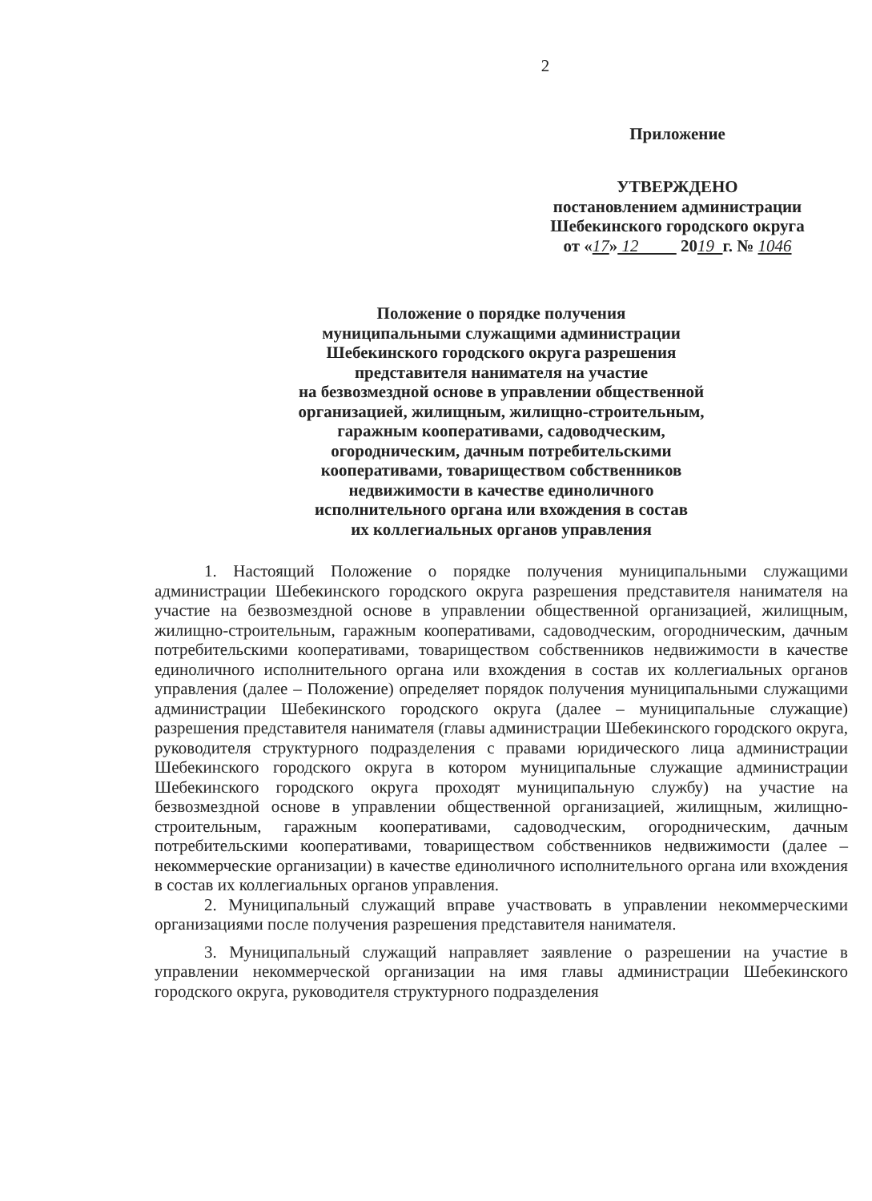2
Приложение
УТВЕРЖДЕНО
постановлением администрации
Шебекинского городского округа
от «17» 12 2019 г. № 1046
Положение о порядке получения
муниципальными служащими администрации
Шебекинского городского округа разрешения
представителя нанимателя на участие
на безвозмездной основе в управлении общественной
организацией, жилищным, жилищно-строительным,
гаражным кооперативами, садоводческим,
огородническим, дачным потребительскими
кооперативами, товариществом собственников
недвижимости в качестве единоличного
исполнительного органа или вхождения в состав
их коллегиальных органов управления
1. Настоящий Положение о порядке получения муниципальными служащими администрации Шебекинского городского округа разрешения представителя нанимателя на участие на безвозмездной основе в управлении общественной организацией, жилищным, жилищно-строительным, гаражным кооперативами, садоводческим, огородническим, дачным потребительскими кооперативами, товариществом собственников недвижимости в качестве единоличного исполнительного органа или вхождения в состав их коллегиальных органов управления (далее – Положение) определяет порядок получения муниципальными служащими администрации Шебекинского городского округа (далее – муниципальные служащие) разрешения представителя нанимателя (главы администрации Шебекинского городского округа, руководителя структурного подразделения с правами юридического лица администрации Шебекинского городского округа в котором муниципальные служащие администрации Шебекинского городского округа проходят муниципальную службу) на участие на безвозмездной основе в управлении общественной организацией, жилищным, жилищно-строительным, гаражным кооперативами, садоводческим, огородническим, дачным потребительскими кооперативами, товариществом собственников недвижимости (далее – некоммерческие организации) в качестве единоличного исполнительного органа или вхождения в состав их коллегиальных органов управления.
2. Муниципальный служащий вправе участвовать в управлении некоммерческими организациями после получения разрешения представителя нанимателя.
3. Муниципальный служащий направляет заявление о разрешении на участие в управлении некоммерческой организации на имя главы администрации Шебекинского городского округа, руководителя структурного подразделения